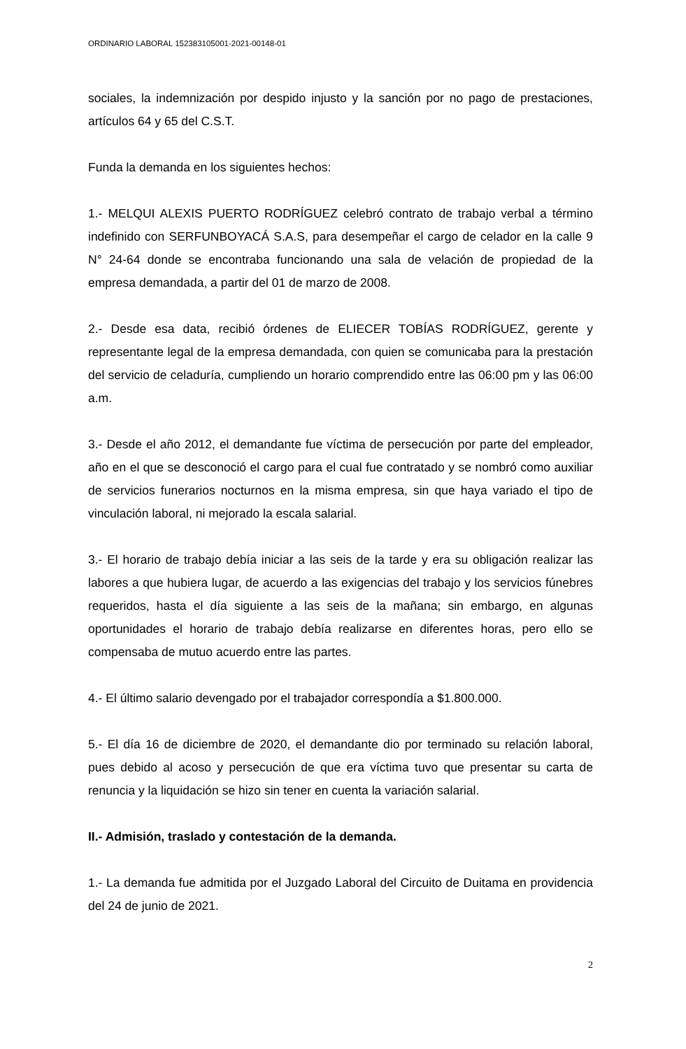ORDINARIO LABORAL 152383105001-2021-00148-01
sociales, la indemnización por despido injusto y la sanción por no pago de prestaciones, artículos 64 y 65 del C.S.T.
Funda la demanda en los siguientes hechos:
1.- MELQUI ALEXIS PUERTO RODRÍGUEZ celebró contrato de trabajo verbal a término indefinido con SERFUNBOYACÁ S.A.S, para desempeñar el cargo de celador en la calle 9 N° 24-64 donde se encontraba funcionando una sala de velación de propiedad de la empresa demandada, a partir del 01 de marzo de 2008.
2.- Desde esa data, recibió órdenes de ELIECER TOBÍAS RODRÍGUEZ, gerente y representante legal de la empresa demandada, con quien se comunicaba para la prestación del servicio de celaduría, cumpliendo un horario comprendido entre las 06:00 pm y las 06:00 a.m.
3.- Desde el año 2012, el demandante fue víctima de persecución por parte del empleador, año en el que se desconoció el cargo para el cual fue contratado y se nombró como auxiliar de servicios funerarios nocturnos en la misma empresa, sin que haya variado el tipo de vinculación laboral, ni mejorado la escala salarial.
3.- El horario de trabajo debía iniciar a las seis de la tarde y era su obligación realizar las labores a que hubiera lugar, de acuerdo a las exigencias del trabajo y los servicios fúnebres requeridos, hasta el día siguiente a las seis de la mañana; sin embargo, en algunas oportunidades el horario de trabajo debía realizarse en diferentes horas, pero ello se compensaba de mutuo acuerdo entre las partes.
4.- El último salario devengado por el trabajador correspondía a $1.800.000.
5.- El día 16 de diciembre de 2020, el demandante dio por terminado su relación laboral, pues debido al acoso y persecución de que era víctima tuvo que presentar su carta de renuncia y la liquidación se hizo sin tener en cuenta la variación salarial.
II.- Admisión, traslado y contestación de la demanda.
1.- La demanda fue admitida por el Juzgado Laboral del Circuito de Duitama en providencia del 24 de junio de 2021.
2